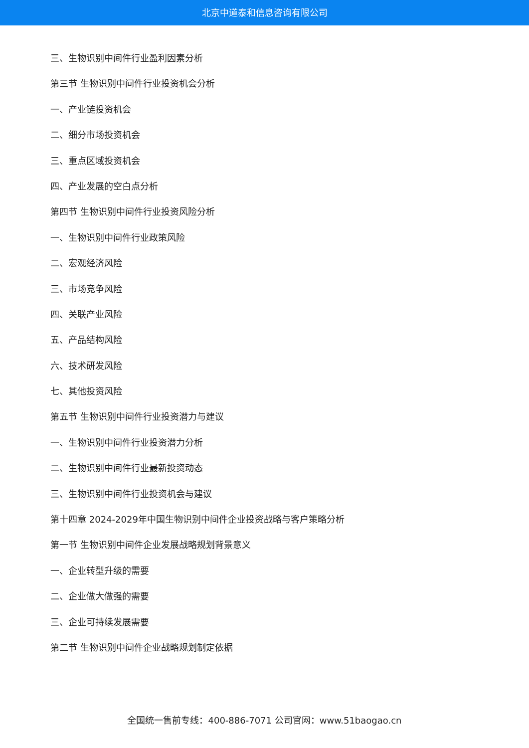北京中道泰和信息咨询有限公司
三、生物识别中间件行业盈利因素分析
第三节 生物识别中间件行业投资机会分析
一、产业链投资机会
二、细分市场投资机会
三、重点区域投资机会
四、产业发展的空白点分析
第四节 生物识别中间件行业投资风险分析
一、生物识别中间件行业政策风险
二、宏观经济风险
三、市场竞争风险
四、关联产业风险
五、产品结构风险
六、技术研发风险
七、其他投资风险
第五节 生物识别中间件行业投资潜力与建议
一、生物识别中间件行业投资潜力分析
二、生物识别中间件行业最新投资动态
三、生物识别中间件行业投资机会与建议
第十四章 2024-2029年中国生物识别中间件企业投资战略与客户策略分析
第一节 生物识别中间件企业发展战略规划背景意义
一、企业转型升级的需要
二、企业做大做强的需要
三、企业可持续发展需要
第二节 生物识别中间件企业战略规划制定依据
全国统一售前专线：400-886-7071 公司官网：www.51baogao.cn